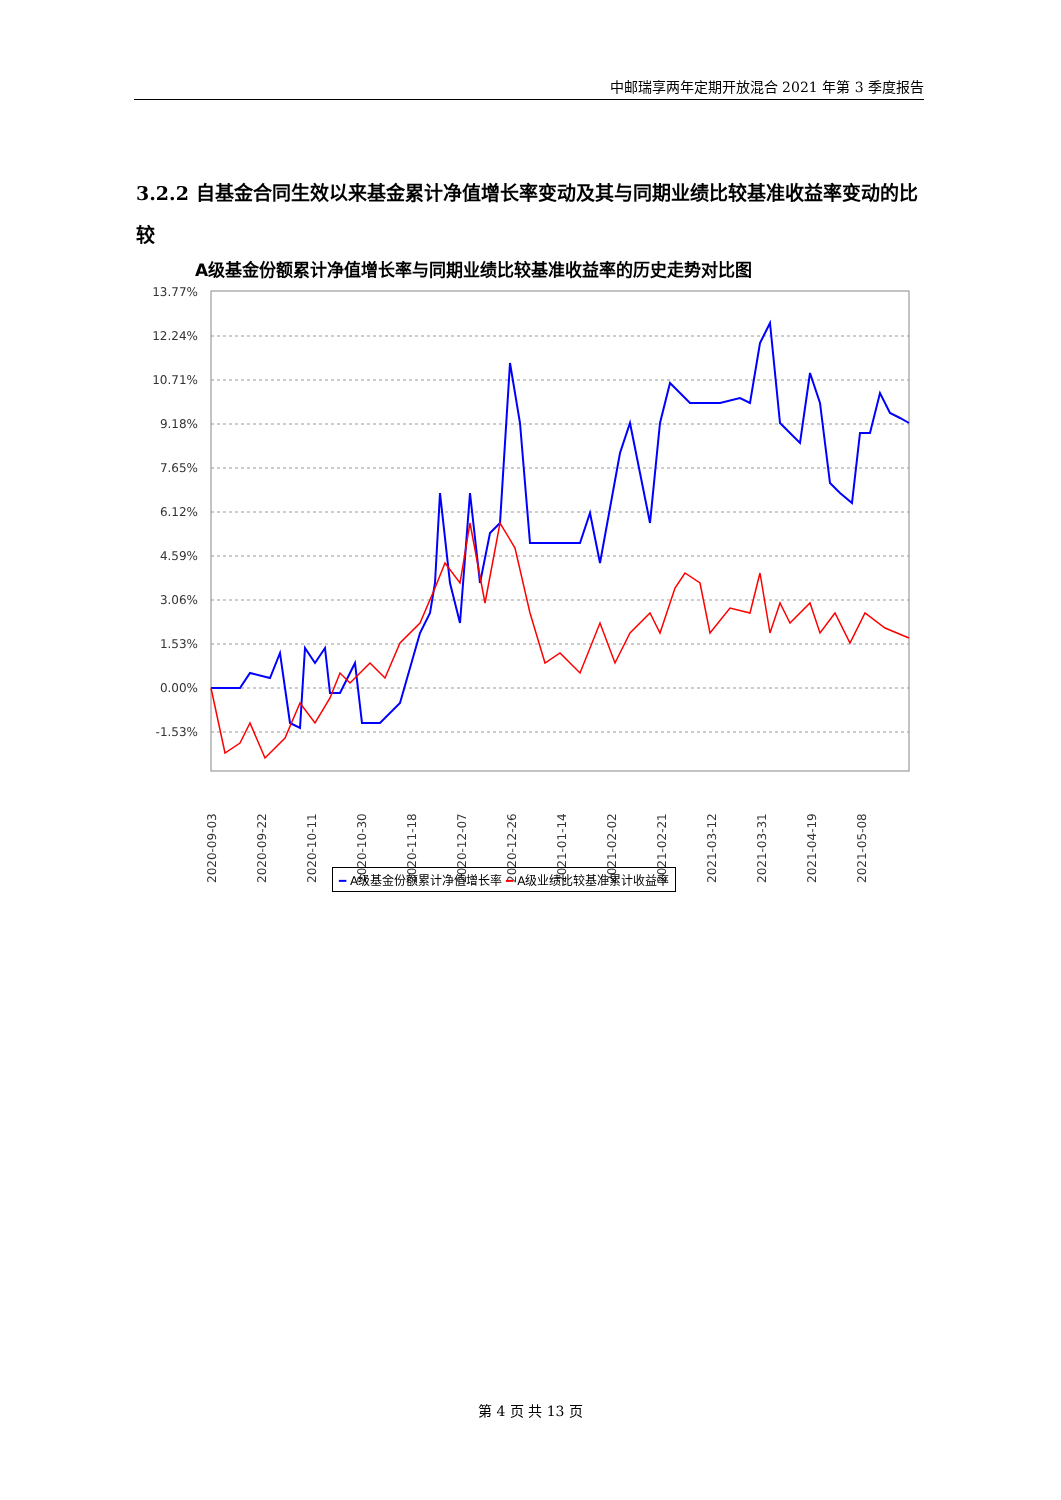中邮瑞享两年定期开放混合 2021 年第 3 季度报告
3.2.2 自基金合同生效以来基金累计净值增长率变动及其与同期业绩比较基准收益率变动的比较
A级基金份额累计净值增长率与同期业绩比较基准收益率的历史走势对比图
13.77%
12.24%
10.71%
9.18%
7.65%
6.12%
4.59%
3.06%
1.53%
0.00%
-1.53%
2020-09-03
2020-09-22
2020-10-11
2020-10-30
2020-11-18
2020-12-07
2020-12-26
2021-01-14
2021-02-02
2021-02-21
2021-03-12
2021-03-31
2021-04-19
2021-05-08
━ A级基金份额累计净值增长率 ━ A级业绩比较基准累计收益率
第 4 页 共 13 页